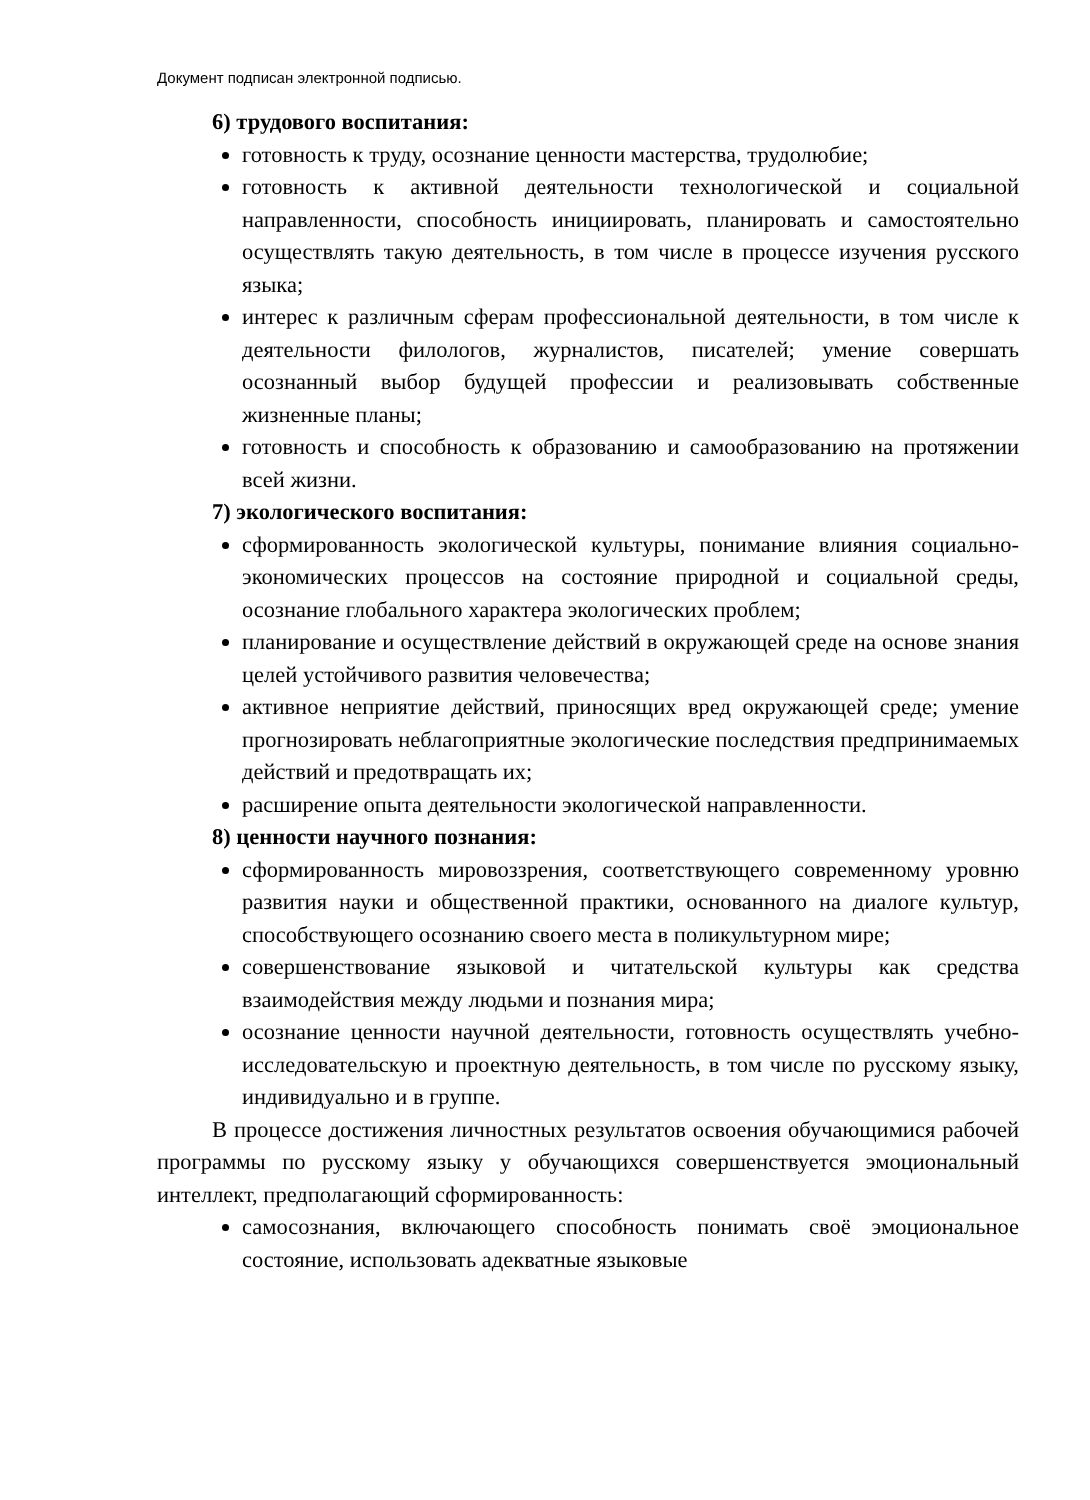Документ подписан электронной подписью.
6) трудового воспитания:
готовность к труду, осознание ценности мастерства, трудолюбие;
готовность к активной деятельности технологической и социальной направленности, способность инициировать, планировать и самостоятельно осуществлять такую деятельность, в том числе в процессе изучения русского языка;
интерес к различным сферам профессиональной деятельности, в том числе к деятельности филологов, журналистов, писателей; умение совершать осознанный выбор будущей профессии и реализовывать собственные жизненные планы;
готовность и способность к образованию и самообразованию на протяжении всей жизни.
7) экологического воспитания:
сформированность экологической культуры, понимание влияния социально-экономических процессов на состояние природной и социальной среды, осознание глобального характера экологических проблем;
планирование и осуществление действий в окружающей среде на основе знания целей устойчивого развития человечества;
активное неприятие действий, приносящих вред окружающей среде; умение прогнозировать неблагоприятные экологические последствия предпринимаемых действий и предотвращать их;
расширение опыта деятельности экологической направленности.
8) ценности научного познания:
сформированность мировоззрения, соответствующего современному уровню развития науки и общественной практики, основанного на диалоге культур, способствующего осознанию своего места в поликультурном мире;
совершенствование языковой и читательской культуры как средства взаимодействия между людьми и познания мира;
осознание ценности научной деятельности, готовность осуществлять учебно-исследовательскую и проектную деятельность, в том числе по русскому языку, индивидуально и в группе.
В процессе достижения личностных результатов освоения обучающимися рабочей программы по русскому языку у обучающихся совершенствуется эмоциональный интеллект, предполагающий сформированность:
самосознания, включающего способность понимать своё эмоциональное состояние, использовать адекватные языковые